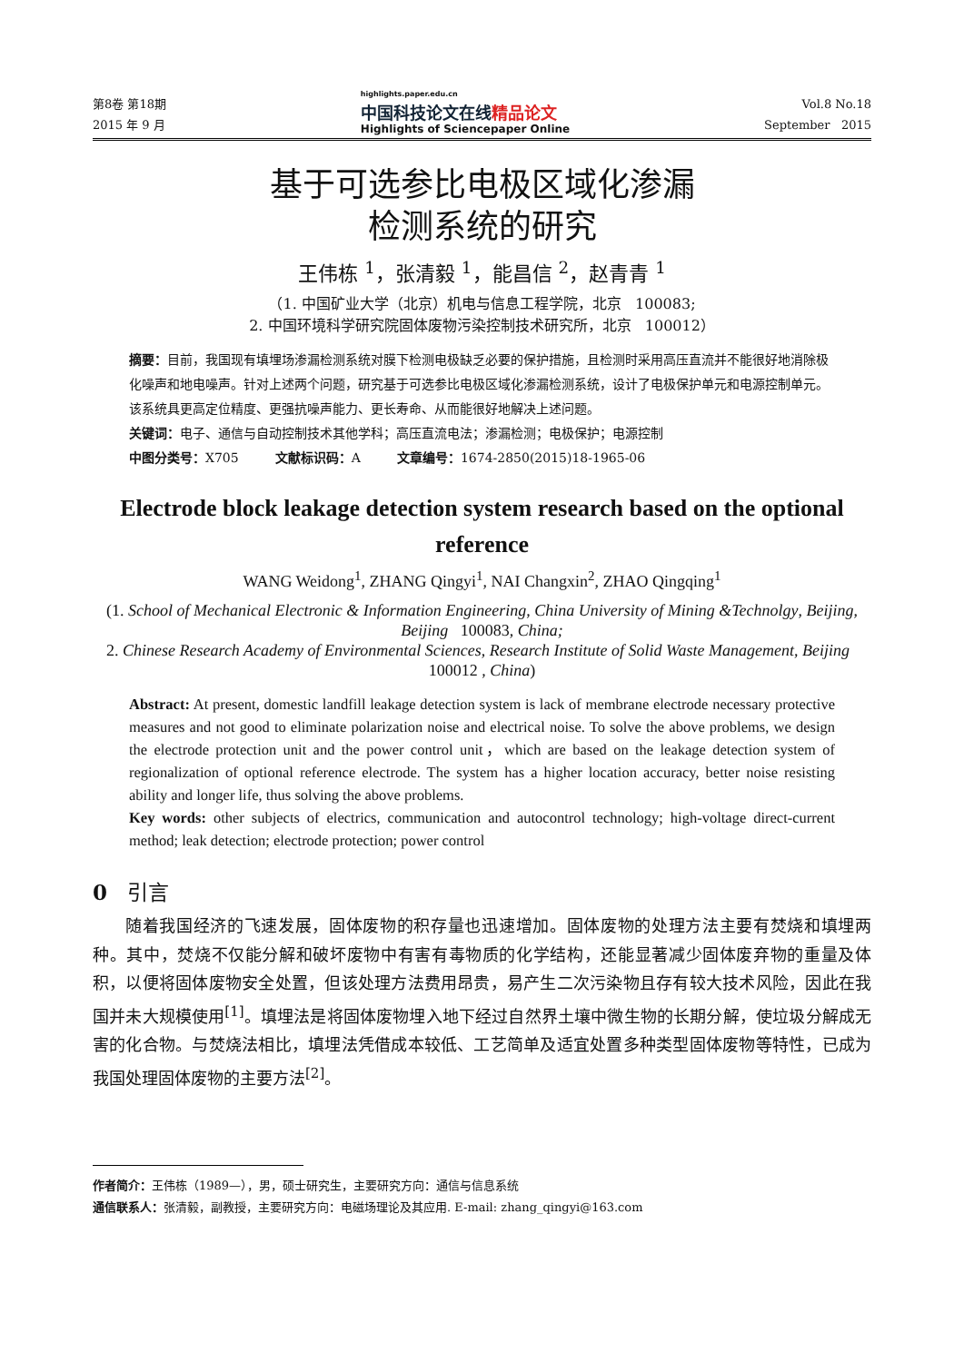第8卷 第18期
2015 年 9 月
highlights.paper.edu.cn
中国科技论文在线精品论文
Highlights of Sciencepaper Online
Vol.8 No.18
September 2015
基于可选参比电极区域化渗漏
检测系统的研究
王伟栋 <sup>1</sup>，张清毅 <sup>1</sup>，能昌信 <sup>2</sup>，赵青青 <sup>1</sup>
（1. 中国矿业大学（北京）机电与信息工程学院，北京 100083;
2. 中国环境科学研究院固体废物污染控制技术研究所，北京 100012）
摘要：目前，我国现有填埋场渗漏检测系统对膜下检测电极缺乏必要的保护措施，且检测时采用高压直流并不能很好地消除极化噪声和地电噪声。针对上述两个问题，研究基于可选参比电极区域化渗漏检测系统，设计了电极保护单元和电源控制单元。该系统具更高定位精度、更强抗噪声能力、更长寿命、从而能很好地解决上述问题。
关键词：电子、通信与自动控制技术其他学科；高压直流电法；渗漏检测；电极保护；电源控制
中图分类号：X705 文献标识码：A 文章编号：1674-2850(2015)18-1965-06
Electrode block leakage detection system research based on the optional reference
WANG Weidong<sup>1</sup>, ZHANG Qingyi<sup>1</sup>, NAI Changxin<sup>2</sup>, ZHAO Qingqing<sup>1</sup>
(1. School of Mechanical Electronic & Information Engineering, China University of Mining &Technolgy, Beijing, Beijing 100083, China;
2. Chinese Research Academy of Environmental Sciences, Research Institute of Solid Waste Management, Beijing 100012 , China)
Abstract: At present, domestic landfill leakage detection system is lack of membrane electrode necessary protective measures and not good to eliminate polarization noise and electrical noise. To solve the above problems, we design the electrode protection unit and the power control unit，which are based on the leakage detection system of regionalization of optional reference electrode. The system has a higher location accuracy, better noise resisting ability and longer life, thus solving the above problems.
Key words: other subjects of electrics, communication and autocontrol technology; high-voltage direct-current method; leak detection; electrode protection; power control
0 引言
随着我国经济的飞速发展，固体废物的积存量也迅速增加。固体废物的处理方法主要有焚烧和填埋两种。其中，焚烧不仅能分解和破坏废物中有害有毒物质的化学结构，还能显著减少固体废弃物的重量及体积，以便将固体废物安全处置，但该处理方法费用昂贵，易产生二次污染物且存有较大技术风险，因此在我国并未大规模使用<sup>[1]</sup>。填埋法是将固体废物埋入地下经过自然界土壤中微生物的长期分解，使垃圾分解成无害的化合物。与焚烧法相比，填埋法凭借成本较低、工艺简单及适宜处置多种类型固体废物等特性，已成为我国处理固体废物的主要方法<sup>[2]</sup>。
作者简介：王伟栋（1989—），男，硕士研究生，主要研究方向：通信与信息系统
通信联系人：张清毅，副教授，主要研究方向：电磁场理论及其应用. E-mail: zhang_qingyi@163.com